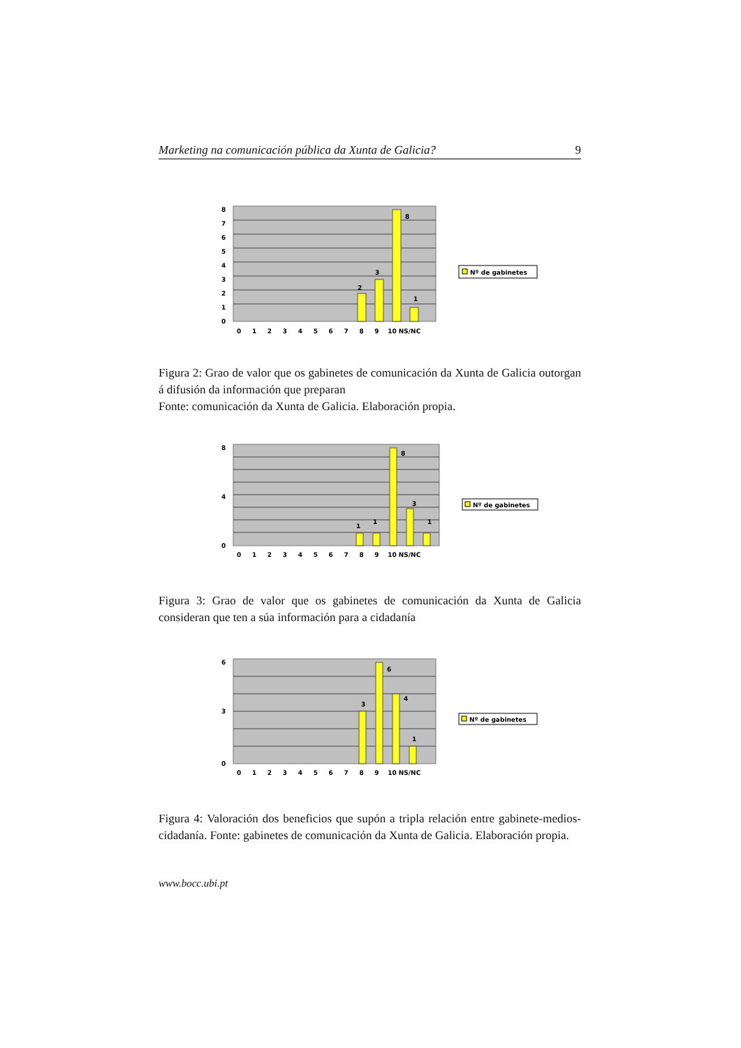Marketing na comunicación pública da Xunta de Galicia? 9
8
7
6
5
4
3
2
1
0
2
3
8
1
0 1 2 3 4 5 6 7 8 9 10 NS/NC
Nº de gabinetes
Figura 2: Grao de valor que os gabinetes de comunicación da Xunta de Galicia outorgan á difusión da información que preparan
Fonte: comunicación da Xunta de Galicia. Elaboración propia.
8
0
4
1
1
8
3
1
0 1 2 3 4 5 6 7 8 9 10 NS/NC
Nº de gabinetes
Figura 3: Grao de valor que os gabinetes de comunicación da Xunta de Galicia consideran que ten a súa información para a cidadanía
6
3
0
3
6
4
1
0 1 2 3 4 5 6 7 8 9 10 NS/NC
Nº de gabinetes
Figura 4: Valoración dos beneficios que supón a tripla relación entre gabinete-medios-cidadanía. Fonte: gabinetes de comunicación da Xunta de Galicia. Elaboración propia.
www.bocc.ubi.pt